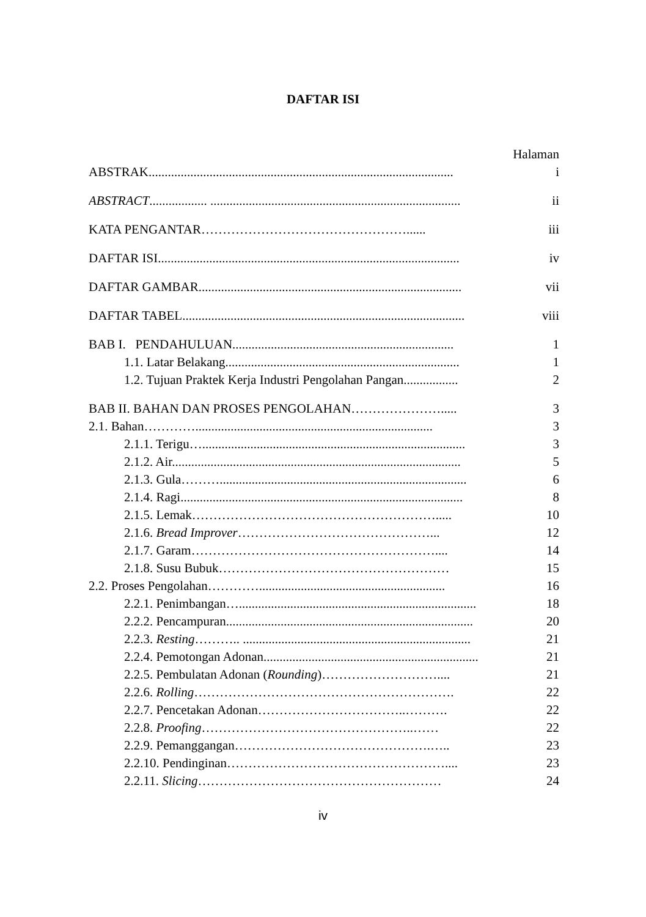DAFTAR ISI
Halaman
ABSTRAK............................................................................................... i
ABSTRACT.................. .............................................................................. ii
KATA PENGANTAR…………………………………………...... iii
DAFTAR ISI.............................................................................................. iv
DAFTAR GAMBAR.................................................................................. vii
DAFTAR TABEL........................................................................................ viii
BAB I. PENDAHULUAN..................................................................... 1
1.1. Latar Belakang......................................................................... 1
1.2. Tujuan Praktek Kerja Industri Pengolahan Pangan................. 2
BAB II. BAHAN DAN PROSES PENGOLAHAN…………………..... 3
2.1. Bahan………….......................................................................... 3
2.1.1. Terigu….................................................................................. 3
2.1.2. Air.......................................................................................... 5
2.1.3. Gula………............................................................................. 6
2.1.4. Ragi........................................................................................ 8
2.1.5. Lemak…………………………………………………..... 10
2.1.6. Bread Improver………………………………………... 12
2.1.7. Garam………………………………………………….... 14
2.1.8. Susu Bubuk……………………………………………… 15
2.2. Proses Pengolahan………….......................................................... 16
2.2.1. Penimbangan….......................................................................... 18
2.2.2. Pencampuran............................................................................. 20
2.2.3. Resting……….. ....................................................................... 21
2.2.4. Pemotongan Adonan................................................................... 21
2.2.5. Pembulatan Adonan (Rounding)……………………….... 21
2.2.6. Rolling……………………………………………………. 22
2.2.7. Pencetakan Adonan……………………………..………. 22
2.2.8. Proofing…………………………………………..…… 22
2.2.9. Pemanggangan……………………………………….….. 23
2.2.10. Pendinginan…………………………………………….... 23
2.2.11. Slicing………………………………………………… 24
iv